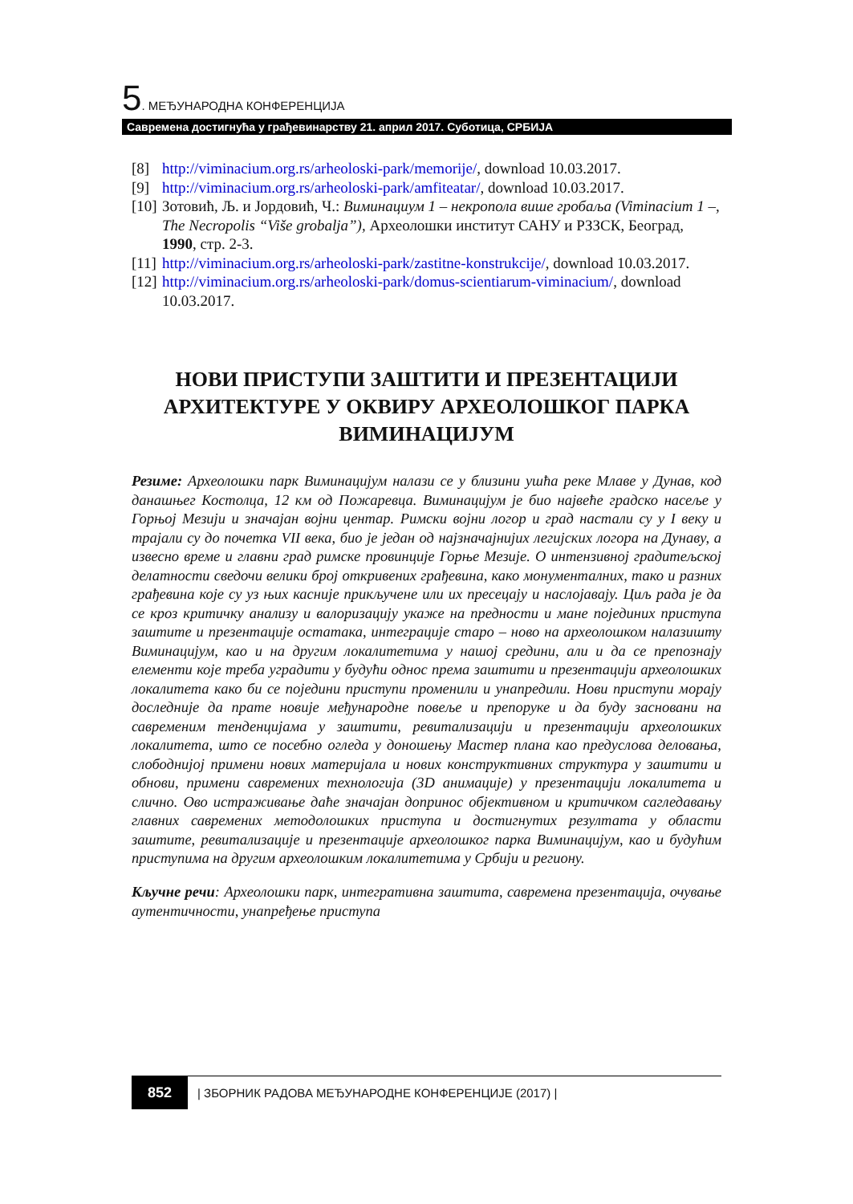5. МЕЂУНАРОДНА КОНФЕРЕНЦИЈА
Савремена достигнућа у грађевинарству 21. април 2017. Суботица, СРБИЈА
[8] http://viminacium.org.rs/arheoloski-park/memorije/, download 10.03.2017.
[9] http://viminacium.org.rs/arheoloski-park/amfiteatar/, download 10.03.2017.
[10] Зотовић, Љ. и Јордовић, Ч.: Виминациум 1 – некропола више гробаља (Viminacium 1 –, The Necropolis “Više grobalja”), Археолошки институт САНУ и РЗЗСК, Београд, 1990, стр. 2-3.
[11] http://viminacium.org.rs/arheoloski-park/zastitne-konstrukcije/, download 10.03.2017.
[12] http://viminacium.org.rs/arheoloski-park/domus-scientiarum-viminacium/, download 10.03.2017.
НОВИ ПРИСТУПИ ЗАШТИТИ И ПРЕЗЕНТАЦИЈИ АРХИТЕКТУРЕ У ОКВИРУ АРХЕОЛОШКОГ ПАРКА ВИМИНАЦИЈУМ
Резиме: Археолошки парк Виминацијум налази се у близини ушћа реке Млаве у Дунав, код данашњег Костолца, 12 км од Пожаревца. Виминацијум је био највеће градско насеље у Горњој Мезији и значајан војни центар. Римски војни логор и град настали су у I веку и трајали су до почетка VII века, био је један од најзначајнијих легијских логора на Дунаву, а извесно време и главни град римске провинције Горње Мезије. О интензивној градитељској делатности сведочи велики број откривених грађевина, како монументалних, тако и разних грађевина које су уз њих касније прикључене или их пресецају и наслојавају. Циљ рада је да се кроз критичку анализу и валоризацију укаже на предности и мане појединих приступа заштите и презентације остатака, интеграције старо – ново на археолошком налазишту Виминацијум, као и на другим локалитетима у нашој средини, али и да се препознају елементи које треба уградити у будући однос према заштити и презентацији археолошких локалитета како би се поједини приступи променили и унапредили. Нови приступи морају доследније да прате новије међународне повеље и препоруке и да буду засновани на савременим тенденцијама у заштити, ревитализацији и презентацији археолошких локалитета, што се посебно огледа у доношењу Мастер плана као предуслова деловања, слободнијој примени нових материјала и нових конструктивних структура у заштити и обнови, примени савремених технологија (3D анимације) у презентацији локалитета и слично. Ово истраживање даће значајан допринос објективном и критичком сагледавању главних савремених методолошких приступа и достигнутих резултата у области заштите, ревитализације и презентације археолошког парка Виминацијум, као и будућим приступима на другим археолошким локалитетима у Србији и региону.
Кључне речи: Археолошки парк, интегративна заштита, савремена презентација, очување аутентичности, унапређење приступа
852 | ЗБОРНИК РАДОВА МЕЂУНАРОДНЕ КОНФЕРЕНЦИЈЕ (2017) |